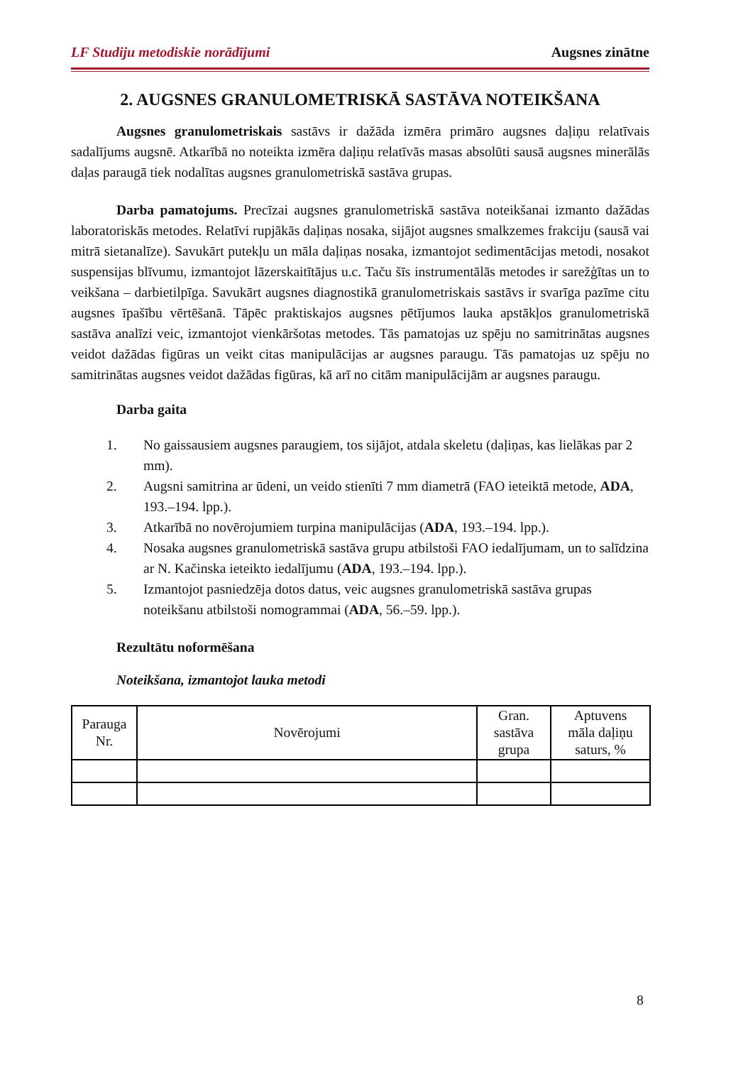LF Studiju metodiskie norādījumi Augsnes zinātne
2. AUGSNES GRANULOMETRISKĀ SASTĀVA NOTEIKŠANA
Augsnes granulometriskais sastāvs ir dažāda izmēra primāro augsnes daļiņu relatīvais sadalījums augsnē. Atkarībā no noteikta izmēra daļiņu relatīvās masas absolūti sausā augsnes minerālās daļas paraugā tiek nodalītas augsnes granulometriskā sastāva grupas.
Darba pamatojums. Precīzai augsnes granulometriskā sastāva noteikšanai izmanto dažādas laboratoriskās metodes. Relatīvi rupjākās daļiņas nosaka, sijājot augsnes smalkzemes frakciju (sausā vai mitrā sietanalīze). Savukārt putekļu un māla daļiņas nosaka, izmantojot sedimentācijas metodi, nosakot suspensijas blīvumu, izmantojot lāzerskaitītājus u.c. Taču šīs instrumentālās metodes ir sarežģītas un to veikšana – darbietilpīga. Savukārt augsnes diagnostikā granulometriskais sastāvs ir svarīga pazīme citu augsnes īpašību vērtēšanā. Tāpēc praktiskajos augsnes pētījumos lauka apstākļos granulometriskā sastāva analīzi veic, izmantojot vienkāršotas metodes. Tās pamatojas uz spēju no samitrinātas augsnes veidot dažādas figūras un veikt citas manipulācijas ar augsnes paraugu. Tās pamatojas uz spēju no samitrinātas augsnes veidot dažādas figūras, kā arī no citām manipulācijām ar augsnes paraugu.
Darba gaita
1. No gaissausiem augsnes paraugiem, tos sijājot, atdala skeletu (daļiņas, kas lielākas par 2 mm).
2. Augsni samitrina ar ūdeni, un veido stienīti 7 mm diametrā (FAO ieteiktā metode, ADA, 193.–194. lpp.).
3. Atkarībā no novērojumiem turpina manipulācijas (ADA, 193.–194. lpp.).
4. Nosaka augsnes granulometriskā sastāva grupu atbilstoši FAO iedalījumam, un to salīdzina ar N. Kačinska ieteikto iedalījumu (ADA, 193.–194. lpp.).
5. Izmantojot pasniedzēja dotos datus, veic augsnes granulometriskā sastāva grupas noteikšanu atbilstoši nomogrammai (ADA, 56.–59. lpp.).
Rezultātu noformēšana
Noteikšana, izmantojot lauka metodi
| Parauga Nr. | Novērojumi | Gran. sastāva grupa | Aptuvens māla daļiņu saturs, % |
| --- | --- | --- | --- |
8